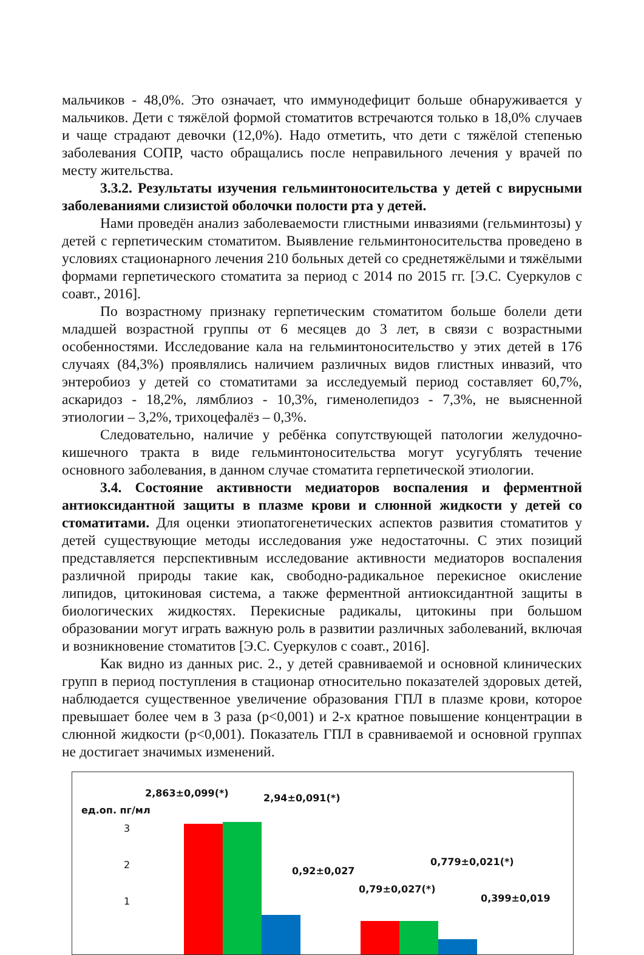мальчиков - 48,0%. Это означает, что иммунодефицит больше обнаруживается у мальчиков. Дети с тяжёлой формой стоматитов встречаются только в 18,0% случаев и чаще страдают девочки (12,0%). Надо отметить, что дети с тяжёлой степенью заболевания СОПР, часто обращались после неправильного лечения у врачей по месту жительства.
3.3.2. Результаты изучения гельминтоносительства у детей с вирусными заболеваниями слизистой оболочки полости рта у детей.
Нами проведён анализ заболеваемости глистными инвазиями (гельминтозы) у детей с герпетическим стоматитом. Выявление гельминтоносительства проведено в условиях стационарного лечения 210 больных детей со среднетяжёлыми и тяжёлыми формами герпетического стоматита за период с 2014 по 2015 гг. [Э.С. Суеркулов с соавт., 2016].
По возрастному признаку герпетическим стоматитом больше болели дети младшей возрастной группы от 6 месяцев до 3 лет, в связи с возрастными особенностями. Исследование кала на гельминтоносительство у этих детей в 176 случаях (84,3%) проявлялись наличием различных видов глистных инвазий, что энтеробиоз у детей со стоматитами за исследуемый период составляет 60,7%, аскаридоз - 18,2%, лямблиоз - 10,3%, гименолепидоз - 7,3%, не выясненной этиологии – 3,2%, трихоцефалёз – 0,3%.
Следовательно, наличие у ребёнка сопутствующей патологии желудочно-кишечного тракта в виде гельминтоносительства могут усугублять течение основного заболевания, в данном случае стоматита герпетической этиологии.
3.4. Состояние активности медиаторов воспаления и ферментной антиоксидантной защиты в плазме крови и слюнной жидкости у детей со стоматитами. Для оценки этиопатогенетических аспектов развития стоматитов у детей существующие методы исследования уже недостаточны. С этих позиций представляется перспективным исследование активности медиаторов воспаления различной природы такие как, свободно-радикальное перекисное окисление липидов, цитокиновая система, а также ферментной антиоксидантной защиты в биологических жидкостях. Перекисные радикалы, цитокины при большом образовании могут играть важную роль в развитии различных заболеваний, включая и возникновение стоматитов [Э.С. Суеркулов с соавт., 2016].
Как видно из данных рис. 2., у детей сравниваемой и основной клинических групп в период поступления в стационар относительно показателей здоровых детей, наблюдается существенное увеличение образования ГПЛ в плазме крови, которое превышает более чем в 3 раза (p<0,001) и 2-х кратное повышение концентрации в слюнной жидкости (p<0,001). Показатель ГПЛ в сравниваемой и основной группах не достигает значимых изменений.
2,863±0,099(*)
ед.оп. пг/мл
2,94±0,091(*)
3
2
1
0,779±0,021(*)
0,92±0,027
0,79±0,027(*)
0,399±0,019